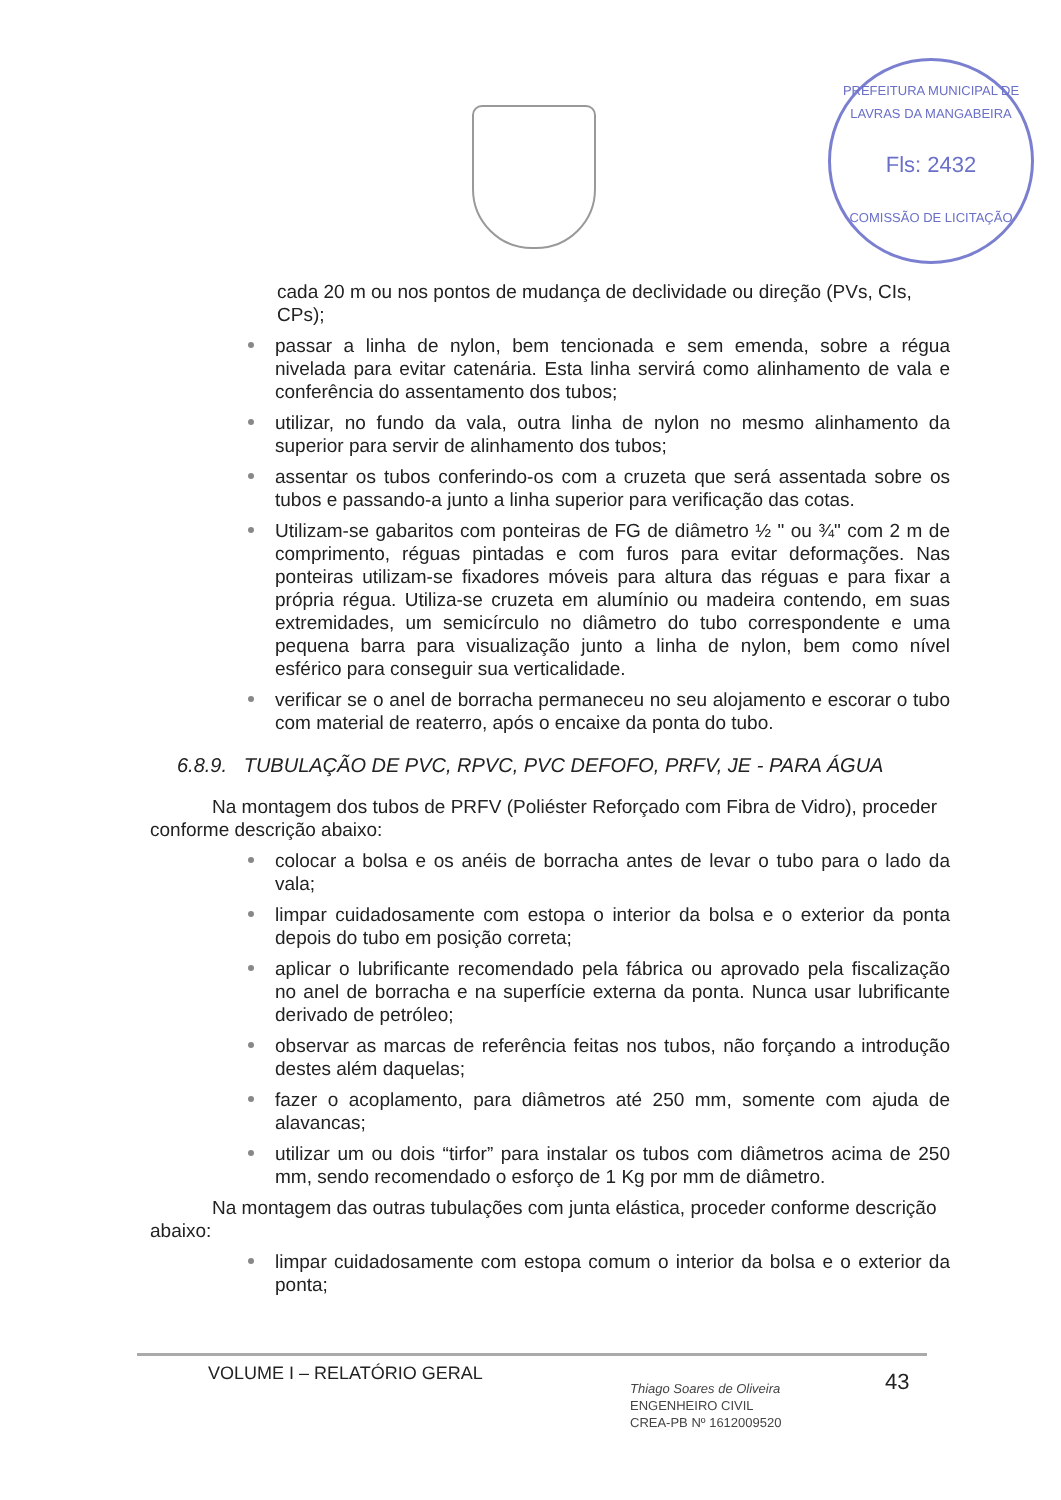PREFEITURA MUNICIPAL DE LAVRAS DA MANGABEIRA
Fls: 2432
COMISSÃO DE LICITAÇÃO
cada 20 m ou nos pontos de mudança de declividade ou direção (PVs, CIs, CPs);
passar a linha de nylon, bem tencionada e sem emenda, sobre a régua nivelada para evitar catenária. Esta linha servirá como alinhamento de vala e conferência do assentamento dos tubos;
utilizar, no fundo da vala, outra linha de nylon no mesmo alinhamento da superior para servir de alinhamento dos tubos;
assentar os tubos conferindo-os com a cruzeta que será assentada sobre os tubos e passando-a junto a linha superior para verificação das cotas.
Utilizam-se gabaritos com ponteiras de FG de diâmetro ½ " ou ¾" com 2 m de comprimento, réguas pintadas e com furos para evitar deformações. Nas ponteiras utilizam-se fixadores móveis para altura das réguas e para fixar a própria régua. Utiliza-se cruzeta em alumínio ou madeira contendo, em suas extremidades, um semicírculo no diâmetro do tubo correspondente e uma pequena barra para visualização junto a linha de nylon, bem como nível esférico para conseguir sua verticalidade.
verificar se o anel de borracha permaneceu no seu alojamento e escorar o tubo com material de reaterro, após o encaixe da ponta do tubo.
6.8.9. TUBULAÇÃO DE PVC, RPVC, PVC DEFOFO, PRFV, JE - PARA ÁGUA
Na montagem dos tubos de PRFV (Poliéster Reforçado com Fibra de Vidro), proceder conforme descrição abaixo:
colocar a bolsa e os anéis de borracha antes de levar o tubo para o lado da vala;
limpar cuidadosamente com estopa o interior da bolsa e o exterior da ponta depois do tubo em posição correta;
aplicar o lubrificante recomendado pela fábrica ou aprovado pela fiscalização no anel de borracha e na superfície externa da ponta. Nunca usar lubrificante derivado de petróleo;
observar as marcas de referência feitas nos tubos, não forçando a introdução destes além daquelas;
fazer o acoplamento, para diâmetros até 250 mm, somente com ajuda de alavancas;
utilizar um ou dois “tirfor” para instalar os tubos com diâmetros acima de 250 mm, sendo recomendado o esforço de 1 Kg por mm de diâmetro.
Na montagem das outras tubulações com junta elástica, proceder conforme descrição abaixo:
limpar cuidadosamente com estopa comum o interior da bolsa e o exterior da ponta;
VOLUME I – RELATÓRIO GERAL
Thiago Soares de Oliveira
ENGENHEIRO CIVIL
CREA-PB Nº 1612009520
43